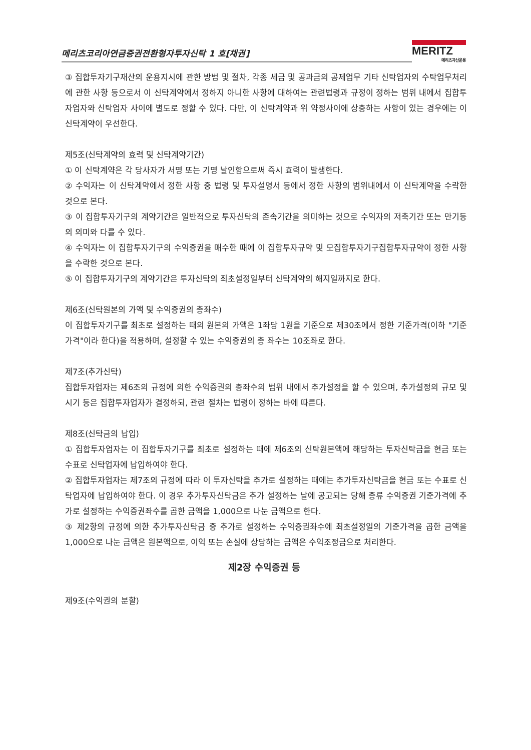메리츠코리아연금증권전환형자투자신탁 1 호[채권]
MERITZ
메리츠자산운용
③ 집합투자기구재산의 운용지시에 관한 방법 및 절차, 각종 세금 및 공과금의 공제업무 기타 신탁업자의 수탁업무처리에 관한 사항 등으로서 이 신탁계약에서 정하지 아니한 사항에 대하여는 관련법령과 규정이 정하는 범위 내에서 집합투자업자와 신탁업자 사이에 별도로 정할 수 있다. 다만, 이 신탁계약과 위 약정사이에 상충하는 사항이 있는 경우에는 이 신탁계약이 우선한다.
제5조(신탁계약의 효력 및 신탁계약기간)
① 이 신탁계약은 각 당사자가 서명 또는 기명 날인함으로써 즉시 효력이 발생한다.
② 수익자는 이 신탁계약에서 정한 사항 중 법령 및 투자설명서 등에서 정한 사항의 범위내에서 이 신탁계약을 수락한 것으로 본다.
③ 이 집합투자기구의 계약기간은 일반적으로 투자신탁의 존속기간을 의미하는 것으로 수익자의 저축기간 또는 만기등의 의미와 다를 수 있다.
④ 수익자는 이 집합투자기구의 수익증권을 매수한 때에 이 집합투자규약 및 모집합투자기구집합투자규약이 정한 사항을 수락한 것으로 본다.
⑤ 이 집합투자기구의 계약기간은 투자신탁의 최초설정일부터 신탁계약의 해지일까지로 한다.
제6조(신탁원본의 가액 및 수익증권의 총좌수)
이 집합투자기구를 최초로 설정하는 때의 원본의 가액은 1좌당 1원을 기준으로 제30조에서 정한 기준가격(이하 "기준가격"이라 한다)을 적용하며, 설정할 수 있는 수익증권의 총 좌수는 10조좌로 한다.
제7조(추가신탁)
집합투자업자는 제6조의 규정에 의한 수익증권의 총좌수의 범위 내에서 추가설정을 할 수 있으며, 추가설정의 규모 및 시기 등은 집합투자업자가 결정하되, 관련 절차는 법령이 정하는 바에 따른다.
제8조(신탁금의 납입)
① 집합투자업자는 이 집합투자기구를 최초로 설정하는 때에 제6조의 신탁원본액에 해당하는 투자신탁금을 현금 또는 수표로 신탁업자에 납입하여야 한다.
② 집합투자업자는 제7조의 규정에 따라 이 투자신탁을 추가로 설정하는 때에는 추가투자신탁금을 현금 또는 수표로 신탁업자에 납입하여야 한다. 이 경우 추가투자신탁금은 추가 설정하는 날에 공고되는 당해 종류 수익증권 기준가격에 추가로 설정하는 수익증권좌수를 곱한 금액을 1,000으로 나눈 금액으로 한다.
③ 제2항의 규정에 의한 추가투자신탁금 중 추가로 설정하는 수익증권좌수에 최초설정일의 기준가격을 곱한 금액을 1,000으로 나눈 금액은 원본액으로, 이익 또는 손실에 상당하는 금액은 수익조정금으로 처리한다.
제2장 수익증권 등
제9조(수익권의 분할)